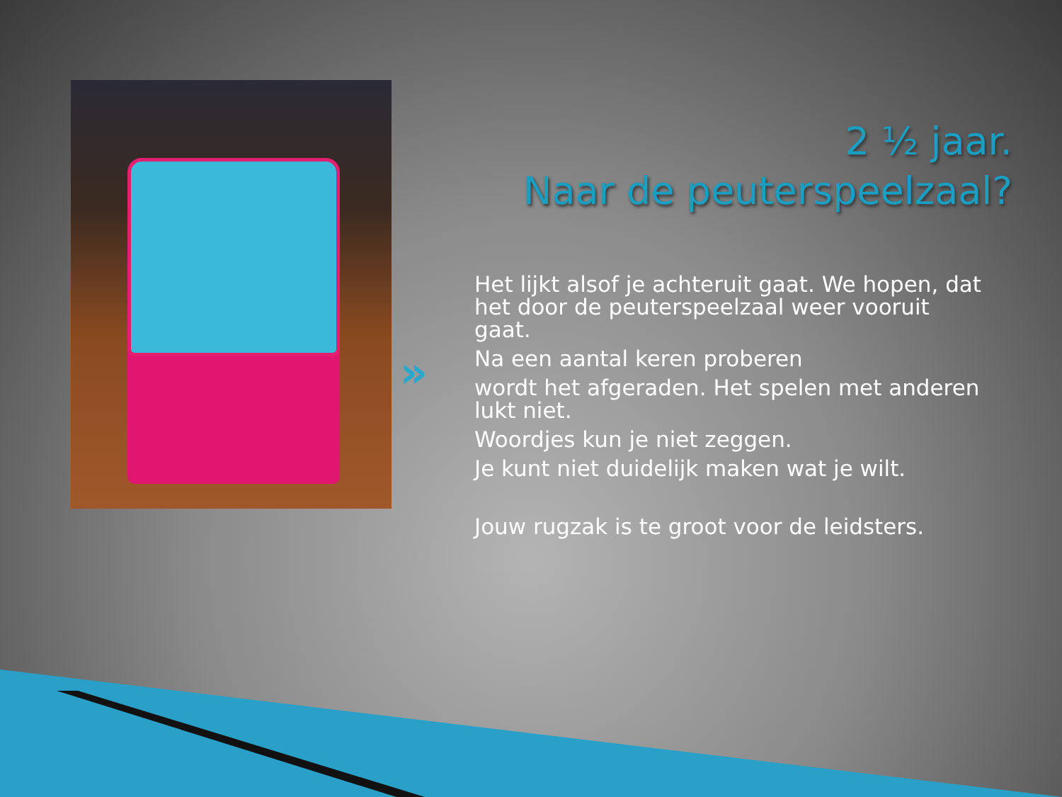2 ½ jaar.
Naar de peuterspeelzaal?
»
Het lijkt alsof je achteruit gaat. We hopen, dat het door de peuterspeelzaal weer vooruit gaat.
Na een aantal keren proberen
wordt het afgeraden. Het spelen met anderen lukt niet.
Woordjes kun je niet zeggen.
Je kunt niet duidelijk maken wat je wilt.
Jouw rugzak is te groot voor de leidsters.